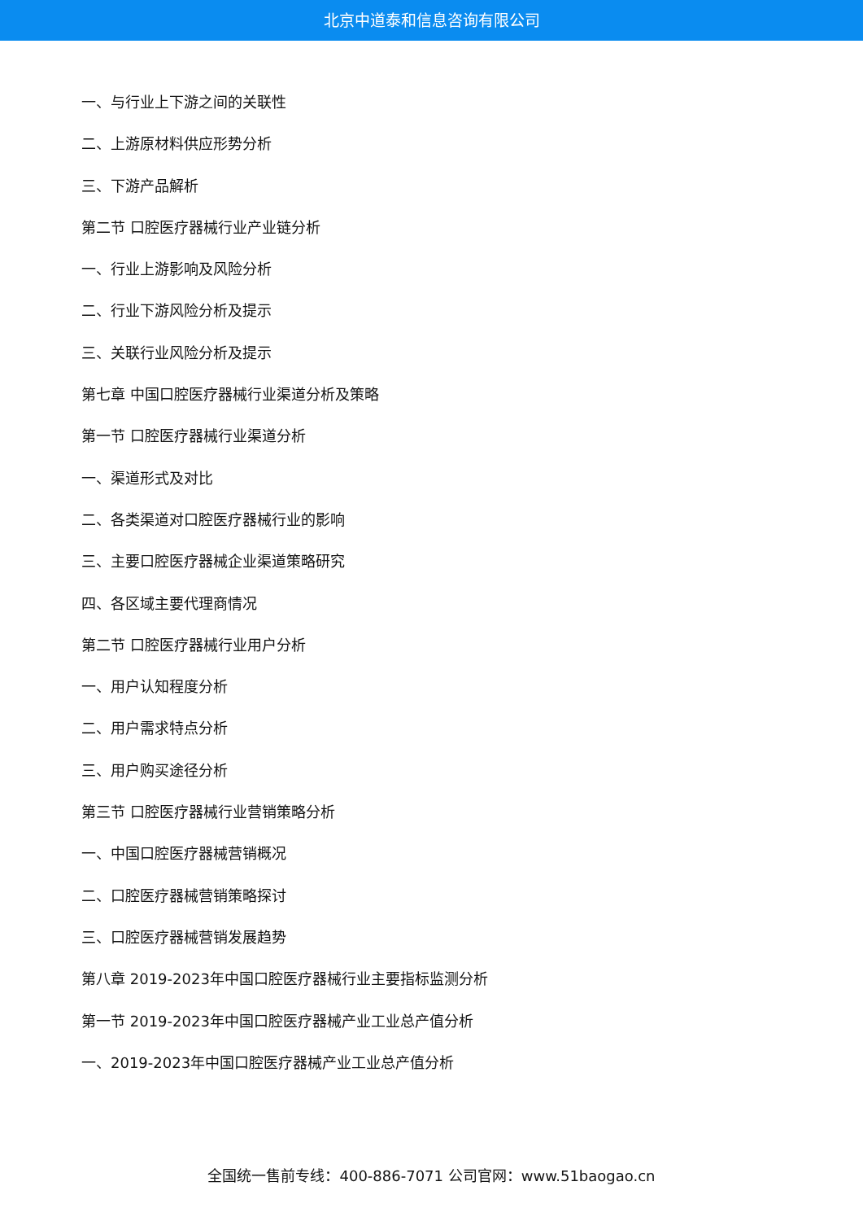北京中道泰和信息咨询有限公司
一、与行业上下游之间的关联性
二、上游原材料供应形势分析
三、下游产品解析
第二节 口腔医疗器械行业产业链分析
一、行业上游影响及风险分析
二、行业下游风险分析及提示
三、关联行业风险分析及提示
第七章 中国口腔医疗器械行业渠道分析及策略
第一节 口腔医疗器械行业渠道分析
一、渠道形式及对比
二、各类渠道对口腔医疗器械行业的影响
三、主要口腔医疗器械企业渠道策略研究
四、各区域主要代理商情况
第二节 口腔医疗器械行业用户分析
一、用户认知程度分析
二、用户需求特点分析
三、用户购买途径分析
第三节 口腔医疗器械行业营销策略分析
一、中国口腔医疗器械营销概况
二、口腔医疗器械营销策略探讨
三、口腔医疗器械营销发展趋势
第八章 2019-2023年中国口腔医疗器械行业主要指标监测分析
第一节 2019-2023年中国口腔医疗器械产业工业总产值分析
一、2019-2023年中国口腔医疗器械产业工业总产值分析
全国统一售前专线：400-886-7071 公司官网：www.51baogao.cn